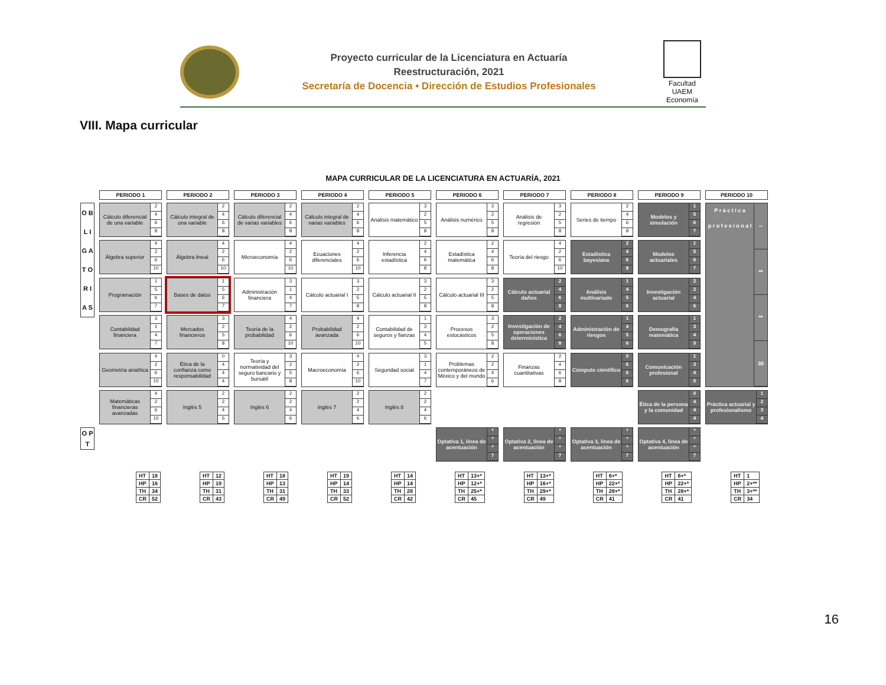Proyecto curricular de la Licenciatura en Actuaría
Reestructuración, 2021
Secretaría de Docencia • Dirección de Estudios Profesionales
Facultad UAEM Economía
VIII. Mapa curricular
MAPA CURRICULAR DE LA LICENCIATURA EN ACTUARÍA, 2021
| | PERIODO 1 | PERIODO 2 | PERIODO 3 | PERIODO 4 | PERIODO 5 | PERIODO 6 | PERIODO 7 | PERIODO 8 | PERIODO 9 | PERIODO 10 |
| O B L I G A T O R I A S | Cálculo diferencial de una variable 2 4 6 8 | Cálculo integral de una variable 2 4 6 8 | Cálculo diferencial de varias variables 2 4 6 8 | Cálculo integral de varias variables 2 4 6 8 | Análisis matemático 3 2 5 8 | Análisis numérico 3 2 5 8 | Análisis de regresión 3 2 5 8 | Series de tiempo 2 4 6 8 | Modelos y simulación 1 5 6 7 | P r á c t i c a p r o f e s i o n a l -- ** ** 30 |
| | Álgebra superior 4 2 6 10 | Álgebra lineal 4 2 6 10 | Microeconomía 4 2 6 10 | Ecuaciones diferenciales 4 2 6 10 | Inferencia estadística 2 4 6 8 | Estadística matemática 2 4 6 8 | Teoría del riesgo 4 2 6 10 | Estadística bayesiana 2 4 6 8 | Modelos actuariales 1 5 6 7 | |
| | Programación 1 5 6 7 | Bases de datos 1 5 6 7 | Administración financiera 3 1 4 7 | Cálculo actuarial I 3 2 5 8 | Cálculo actuarial II 3 2 5 8 | Cálculo actuarial III 3 2 5 8 | Cálculo actuarial daños 2 4 6 8 | Análisis multivariado 1 4 5 6 | Investigación actuarial 2 2 4 6 | |
| | Contabilidad financiera 3 1 4 7 | Mercados financieros 3 2 5 8 | Teoría de la probabilidad 4 2 6 10 | Probabilidad avanzada 4 2 6 10 | Contabilidad de seguros y fianzas 1 3 4 5 | Procesos estocásticos 3 2 5 8 | Investigación de operaciones determinística 2 4 6 8 | Administración de riesgos 1 4 5 6 | Demografía matemática 1 3 4 5 | |
| | Geometría analítica 4 2 6 10 | Ética de la confianza como responsabilidad 0 4 4 4 | Teoría y normatividad del seguro bancario y bursátil 3 2 5 8 | Macroeconomía 4 2 6 10 | Seguridad social 3 1 4 7 | Problemas contemporáneos de México y del mundo 2 2 4 6 | Finanzas cuantitativas 2 4 6 8 | Cómputo científico 0 6 6 6 | Comunicación profesional 1 3 4 5 | |
| | Matemáticas financieras avanzadas 4 2 6 10 | Inglés 5 2 2 4 6 | Inglés 6 2 2 4 6 | Inglés 7 2 2 4 6 | Inglés 8 2 2 4 6 | | | | Ética de la persona y la comunidad 0 4 4 4 | Práctica actuarial y profesionalismo 1 2 3 4 |
| O P T | | | | | | Optativa 1, línea de acentuación * * * 7 | Optativa 2, línea de acentuación * * * 7 | Optativa 3, línea de acentuación * * * 7 | Optativa 4, línea de acentuación * * * 7 | |
| HT | 18 |
| HP | 16 |
| TH | 34 |
| CR | 52 |
| HT | 12 |
| HP | 19 |
| TH | 31 |
| CR | 43 |
| HT | 18 |
| HP | 13 |
| TH | 31 |
| CR | 49 |
| HT | 19 |
| HP | 14 |
| TH | 33 |
| CR | 52 |
| HT | 14 |
| HP | 14 |
| TH | 28 |
| CR | 42 |
| HT | 13+* |
| HP | 12+* |
| TH | 25+* |
| CR | 45 |
| HT | 13+* |
| HP | 16+* |
| TH | 29+* |
| CR | 49 |
| HT | 6+* |
| HP | 22+* |
| TH | 28+* |
| CR | 41 |
| HT | 6+* |
| HP | 22+* |
| TH | 28+* |
| CR | 41 |
| HT | 1 |
| HP | 2+** |
| TH | 3+** |
| CR | 34 |
16